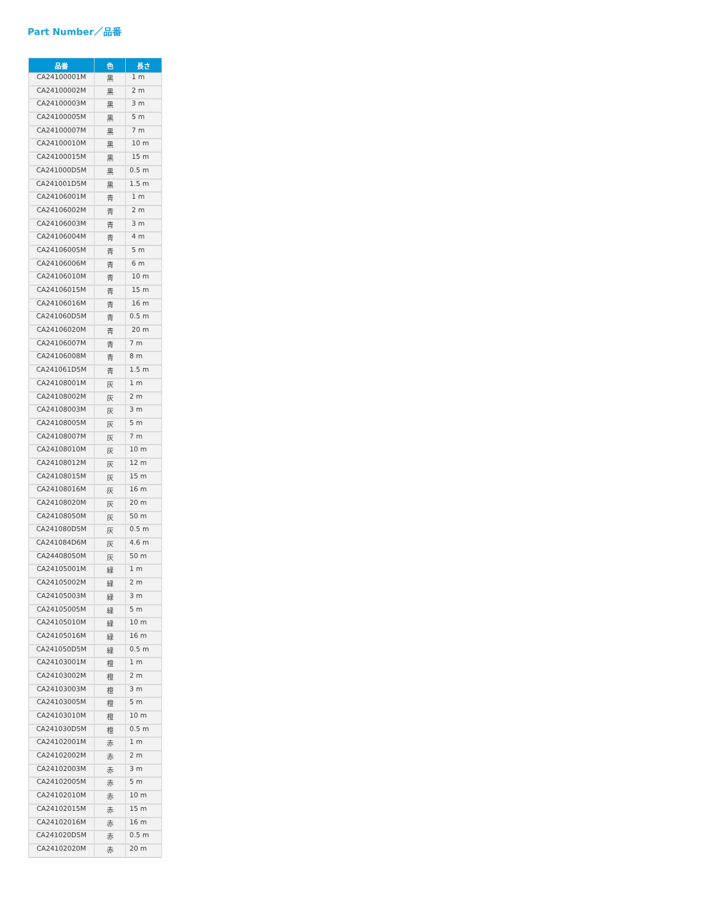Part Number／品番
| 品番 | 色 | 長さ |
| --- | --- | --- |
| CA24100001M | 黒 | 1 m |
| CA24100002M | 黒 | 2 m |
| CA24100003M | 黒 | 3 m |
| CA24100005M | 黒 | 5 m |
| CA24100007M | 黒 | 7 m |
| CA24100010M | 黒 | 10 m |
| CA24100015M | 黒 | 15 m |
| CA241000D5M | 黒 | 0.5 m |
| CA241001D5M | 黒 | 1.5 m |
| CA24106001M | 青 | 1 m |
| CA24106002M | 青 | 2 m |
| CA24106003M | 青 | 3 m |
| CA24106004M | 青 | 4 m |
| CA24106005M | 青 | 5 m |
| CA24106006M | 青 | 6 m |
| CA24106010M | 青 | 10 m |
| CA24106015M | 青 | 15 m |
| CA24106016M | 青 | 16 m |
| CA241060D5M | 青 | 0.5 m |
| CA24106020M | 青 | 20 m |
| CA24106007M | 青 | 7 m |
| CA24106008M | 青 | 8 m |
| CA241061D5M | 青 | 1.5 m |
| CA24108001M | 灰 | 1 m |
| CA24108002M | 灰 | 2 m |
| CA24108003M | 灰 | 3 m |
| CA24108005M | 灰 | 5 m |
| CA24108007M | 灰 | 7 m |
| CA24108010M | 灰 | 10 m |
| CA24108012M | 灰 | 12 m |
| CA24108015M | 灰 | 15 m |
| CA24108016M | 灰 | 16 m |
| CA24108020M | 灰 | 20 m |
| CA24108050M | 灰 | 50 m |
| CA241080D5M | 灰 | 0.5 m |
| CA241084D6M | 灰 | 4.6 m |
| CA24408050M | 灰 | 50 m |
| CA24105001M | 緑 | 1 m |
| CA24105002M | 緑 | 2 m |
| CA24105003M | 緑 | 3 m |
| CA24105005M | 緑 | 5 m |
| CA24105010M | 緑 | 10 m |
| CA24105016M | 緑 | 16 m |
| CA241050D5M | 緑 | 0.5 m |
| CA24103001M | 橙 | 1 m |
| CA24103002M | 橙 | 2 m |
| CA24103003M | 橙 | 3 m |
| CA24103005M | 橙 | 5 m |
| CA24103010M | 橙 | 10 m |
| CA241030D5M | 橙 | 0.5 m |
| CA24102001M | 赤 | 1 m |
| CA24102002M | 赤 | 2 m |
| CA24102003M | 赤 | 3 m |
| CA24102005M | 赤 | 5 m |
| CA24102010M | 赤 | 10 m |
| CA24102015M | 赤 | 15 m |
| CA24102016M | 赤 | 16 m |
| CA241020D5M | 赤 | 0.5 m |
| CA24102020M | 赤 | 20 m |